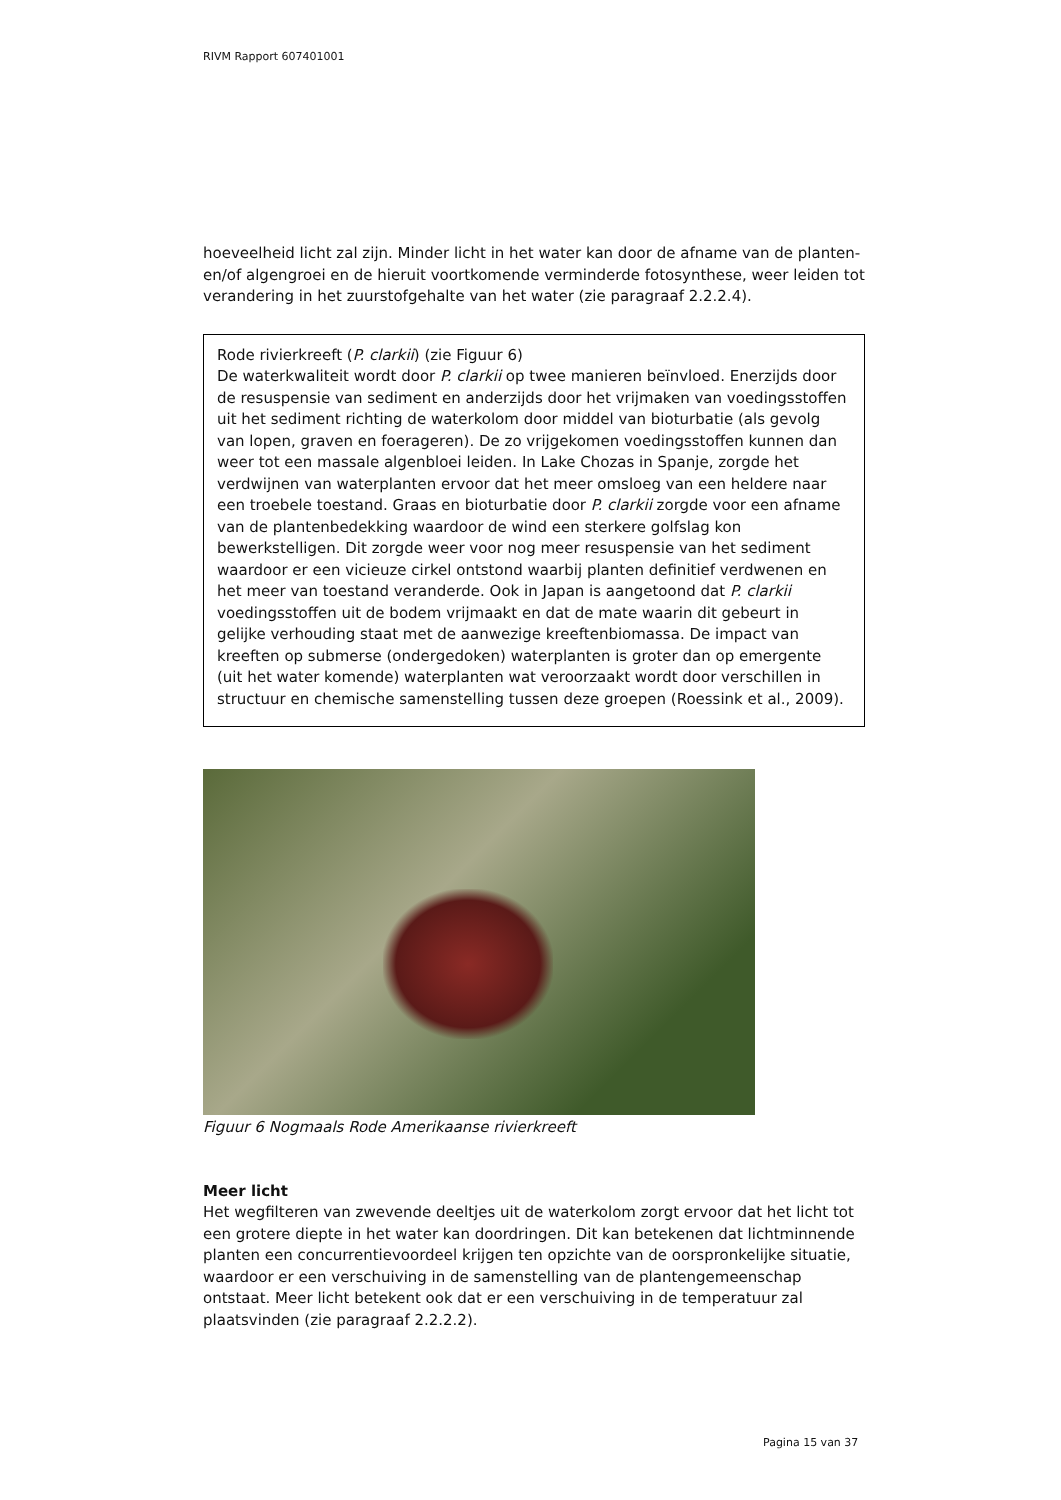RIVM Rapport 607401001
hoeveelheid licht zal zijn. Minder licht in het water kan door de afname van de planten- en/of algengroei en de hieruit voortkomende verminderde fotosynthese, weer leiden tot verandering in het zuurstofgehalte van het water (zie paragraaf 2.2.2.4).
Rode rivierkreeft (P. clarkii) (zie Figuur 6)
De waterkwaliteit wordt door P. clarkii op twee manieren beïnvloed. Enerzijds door de resuspensie van sediment en anderzijds door het vrijmaken van voedingsstoffen uit het sediment richting de waterkolom door middel van bioturbatie (als gevolg van lopen, graven en foerageren). De zo vrijgekomen voedingsstoffen kunnen dan weer tot een massale algenbloei leiden. In Lake Chozas in Spanje, zorgde het verdwijnen van waterplanten ervoor dat het meer omsloeg van een heldere naar een troebele toestand. Graas en bioturbatie door P. clarkii zorgde voor een afname van de plantenbedekking waardoor de wind een sterkere golfslag kon bewerkstelligen. Dit zorgde weer voor nog meer resuspensie van het sediment waardoor er een vicieuze cirkel ontstond waarbij planten definitief verdwenen en het meer van toestand veranderde. Ook in Japan is aangetoond dat P. clarkii voedingsstoffen uit de bodem vrijmaakt en dat de mate waarin dit gebeurt in gelijke verhouding staat met de aanwezige kreeftenbiomassa. De impact van kreeften op submerse (ondergedoken) waterplanten is groter dan op emergente (uit het water komende) waterplanten wat veroorzaakt wordt door verschillen in structuur en chemische samenstelling tussen deze groepen (Roessink et al., 2009).
Figuur 6 Nogmaals Rode Amerikaanse rivierkreeft
Meer licht
Het wegfilteren van zwevende deeltjes uit de waterkolom zorgt ervoor dat het licht tot een grotere diepte in het water kan doordringen. Dit kan betekenen dat lichtminnende planten een concurrentievoordeel krijgen ten opzichte van de oorspronkelijke situatie, waardoor er een verschuiving in de samenstelling van de plantengemeenschap ontstaat. Meer licht betekent ook dat er een verschuiving in de temperatuur zal plaatsvinden (zie paragraaf 2.2.2.2).
Pagina 15 van 37